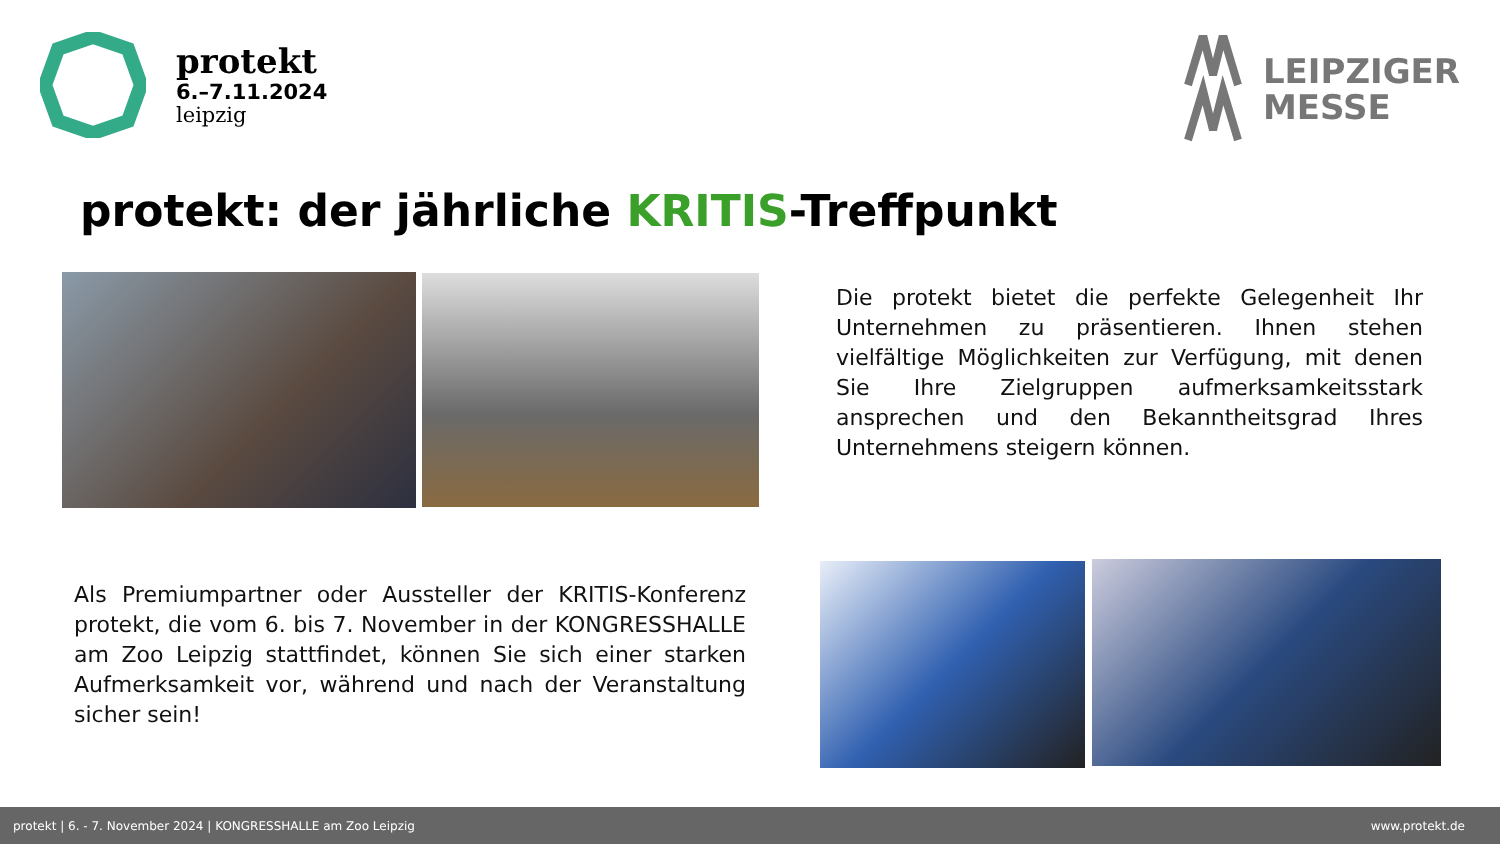protekt
6.–7.11.2024
leipzig
LEIPZIGER
MESSE
protekt: der jährliche KRITIS-Treffpunkt
Die protekt bietet die perfekte Gelegenheit Ihr Unternehmen zu präsentieren. Ihnen stehen vielfältige Möglichkeiten zur Verfügung, mit denen Sie Ihre Zielgruppen aufmerksamkeitsstark ansprechen und den Bekanntheitsgrad Ihres Unternehmens steigern können.
Als Premiumpartner oder Aussteller der KRITIS-Konferenz protekt, die vom 6. bis 7. November in der KONGRESSHALLE am Zoo Leipzig stattfindet, können Sie sich einer starken Aufmerksamkeit vor, während und nach der Veranstaltung sicher sein!
protekt | 6. - 7. November 2024 | KONGRESSHALLE am Zoo Leipzig www.protekt.de